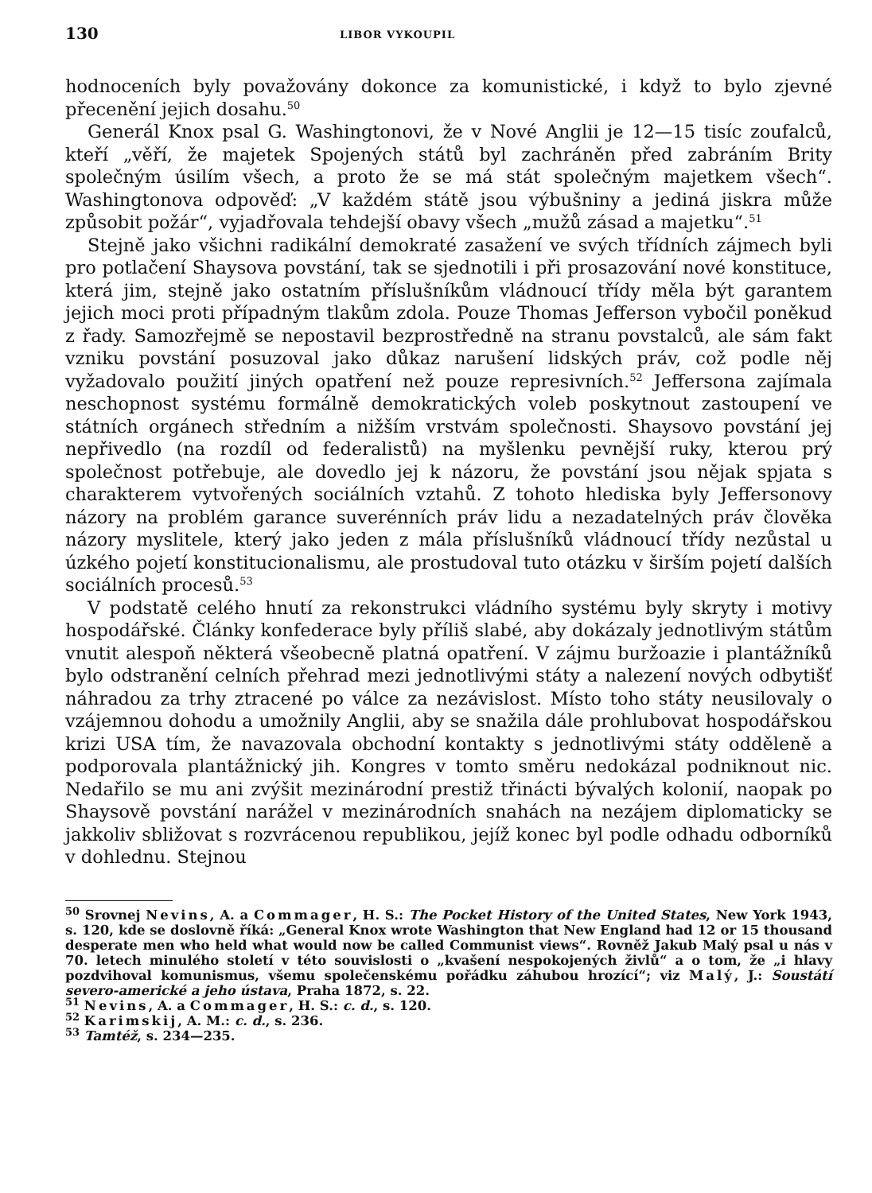130 LIBOR VYKOUPIL
hodnoceních byly považovány dokonce za komunistické, i když to bylo zjevné přecenění jejich dosahu.<sup>50</sup>
Generál Knox psal G. Washingtonovi, že v Nové Anglii je 12—15 tisíc zoufalců, kteří „věří, že majetek Spojených států byl zachráněn před zabráním Brity společným úsilím všech, a proto že se má stát společným majetkem všech“. Washingtonova odpověď: „V každém státě jsou výbušniny a jediná jiskra může způsobit požár“, vyjadřovala tehdejší obavy všech „mužů zásad a majetku“.<sup>51</sup>
Stejně jako všichni radikální demokraté zasažení ve svých třídních zájmech byli pro potlačení Shaysova povstání, tak se sjednotili i při prosazování nové konstituce, která jim, stejně jako ostatním příslušníkům vládnoucí třídy měla být garantem jejich moci proti případným tlakům zdola. Pouze Thomas Jefferson vybočil poněkud z řady. Samozřejmě se nepostavil bezprostředně na stranu povstalců, ale sám fakt vzniku povstání posuzoval jako důkaz narušení lidských práv, což podle něj vyžadovalo použití jiných opatření než pouze represivních.<sup>52</sup> Jeffersona zajímala neschopnost systému formálně demokratických voleb poskytnout zastoupení ve státních orgánech středním a nižším vrstvám společnosti. Shaysovo povstání jej nepřivedlo (na rozdíl od federalistů) na myšlenku pevnější ruky, kterou prý společnost potřebuje, ale dovedlo jej k názoru, že povstání jsou nějak spjata s charakterem vytvořených sociálních vztahů. Z tohoto hlediska byly Jeffersonovy názory na problém garance suverénních práv lidu a nezadatelných práv člověka názory myslitele, který jako jeden z mála příslušníků vládnoucí třídy nezůstal u úzkého pojetí konstitucionalismu, ale prostudoval tuto otázku v širším pojetí dalších sociálních procesů.<sup>53</sup>
V podstatě celého hnutí za rekonstrukci vládního systému byly skryty i motivy hospodářské. Články konfederace byly příliš slabé, aby dokázaly jednotlivým státům vnutit alespoň některá všeobecně platná opatření. V zájmu buržoazie i plantážníků bylo odstranění celních přehrad mezi jednotlivými státy a nalezení nových odbytišť náhradou za trhy ztracené po válce za nezávislost. Místo toho státy neusilovaly o vzájemnou dohodu a umožnily Anglii, aby se snažila dále prohlubovat hospodářskou krizi USA tím, že navazovala obchodní kontakty s jednotlivými státy odděleně a podporovala plantážnický jih. Kongres v tomto směru nedokázal podniknout nic. Nedařilo se mu ani zvýšit mezinárodní prestiž třinácti bývalých kolonií, naopak po Shaysově povstání narážel v mezinárodních snahách na nezájem diplomaticky se jakkoliv sbližovat s rozvrácenou republikou, jejíž konec byl podle odhadu odborníků v dohlednu. Stejnou
<sup>50</sup> Srovnej Nevins, A. a Commager, H. S.: The Pocket History of the United States, New York 1943, s. 120, kde se doslovně říká: „General Knox wrote Washington that New England had 12 or 15 thousand desperate men who held what would now be called Communist views“. Rovněž Jakub Malý psal u nás v 70. letech minulého století v této souvislosti o „kvašení nespokojených živlů“ a o tom, že „i hlavy pozdvihoval komunismus, všemu společenskému pořádku záhubou hrozící“; viz Malý, J.: Soustátí severo-americké a jeho ústava, Praha 1872, s. 22.
<sup>51</sup> Nevins, A. a Commager, H. S.: c. d., s. 120.
<sup>52</sup> Karimskij, A. M.: c. d., s. 236.
<sup>53</sup> Tamtéž, s. 234—235.